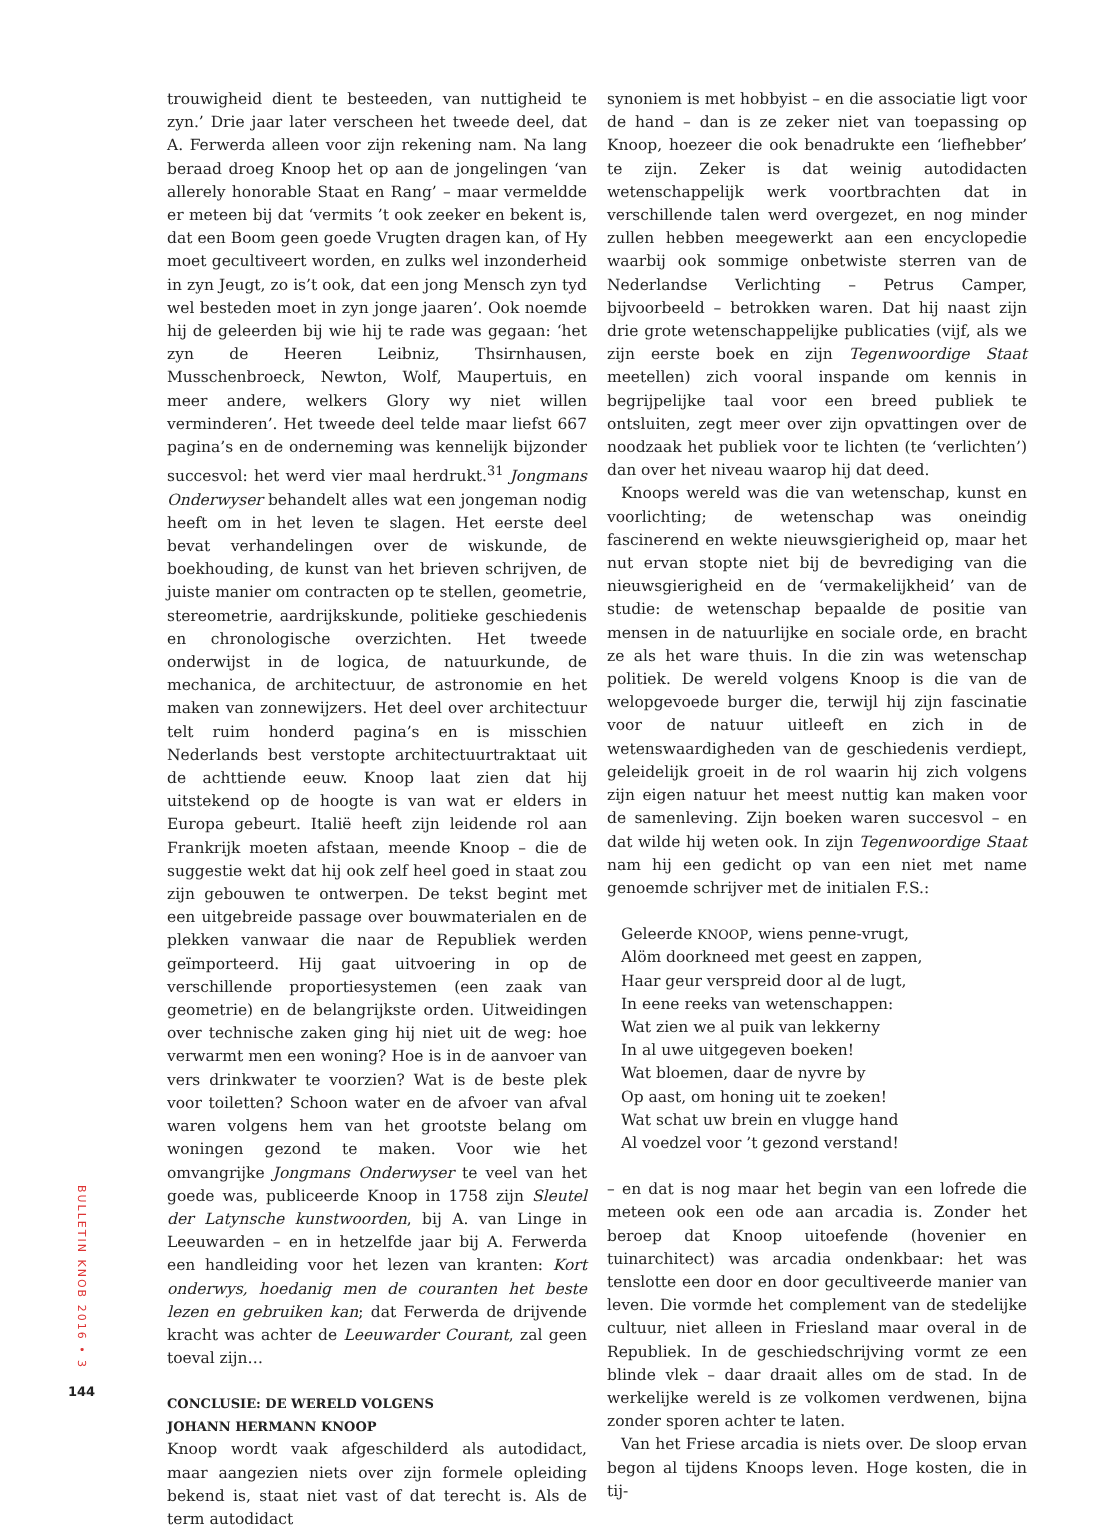trouwigheid dient te besteeden, van nuttigheid te zyn.’ Drie jaar later verscheen het tweede deel, dat A. Ferwerda alleen voor zijn rekening nam. Na lang beraad droeg Knoop het op aan de jongelingen ‘van allerely honorable Staat en Rang’ – maar vermeldde er meteen bij dat ‘vermits ’t ook zeeker en bekent is, dat een Boom geen goede Vrugten dragen kan, of Hy moet gecultiveert worden, en zulks wel inzonderheid in zyn Jeugt, zo is’t ook, dat een jong Mensch zyn tyd wel besteden moet in zyn jonge jaaren’. Ook noemde hij de geleerden bij wie hij te rade was gegaan: ‘het zyn de Heeren Leibniz, Thsirnhausen, Musschenbroeck, Newton, Wolf, Maupertuis, en meer andere, welkers Glory wy niet willen verminderen’. Het tweede deel telde maar liefst 667 pagina’s en de onderneming was kennelijk bijzonder succesvol: het werd vier maal herdrukt.<sup>31</sup> Jongmans Onderwyser behandelt alles wat een jongeman nodig heeft om in het leven te slagen. Het eerste deel bevat verhandelingen over de wiskunde, de boekhouding, de kunst van het brieven schrijven, de juiste manier om contracten op te stellen, geometrie, stereometrie, aardrijkskunde, politieke geschiedenis en chronologische overzichten. Het tweede onderwijst in de logica, de natuurkunde, de mechanica, de architectuur, de astronomie en het maken van zonnewijzers. Het deel over architectuur telt ruim honderd pagina’s en is misschien Nederlands best verstopte architectuurtraktaat uit de achttiende eeuw. Knoop laat zien dat hij uitstekend op de hoogte is van wat er elders in Europa gebeurt. Italië heeft zijn leidende rol aan Frankrijk moeten afstaan, meende Knoop – die de suggestie wekt dat hij ook zelf heel goed in staat zou zijn gebouwen te ontwerpen. De tekst begint met een uitgebreide passage over bouwmaterialen en de plekken vanwaar die naar de Republiek werden geïmporteerd. Hij gaat uitvoering in op de verschillende proportiesystemen (een zaak van geometrie) en de belangrijkste orden. Uitweidingen over technische zaken ging hij niet uit de weg: hoe verwarmt men een woning? Hoe is in de aanvoer van vers drinkwater te voorzien? Wat is de beste plek voor toiletten? Schoon water en de afvoer van afval waren volgens hem van het grootste belang om woningen gezond te maken. Voor wie het omvangrijke Jongmans Onderwyser te veel van het goede was, publiceerde Knoop in 1758 zijn Sleutel der Latynsche kunstwoorden, bij A. van Linge in Leeuwarden – en in hetzelfde jaar bij A. Ferwerda een handleiding voor het lezen van kranten: Kort onderwys, hoedanig men de couranten het beste lezen en gebruiken kan; dat Ferwerda de drijvende kracht was achter de Leeuwarder Courant, zal geen toeval zijn…
CONCLUSIE: DE WERELD VOLGENS
JOHANN HERMANN KNOOP
Knoop wordt vaak afgeschilderd als autodidact, maar aangezien niets over zijn formele opleiding bekend is, staat niet vast of dat terecht is. Als de term autodidact
synoniem is met hobbyist – en die associatie ligt voor de hand – dan is ze zeker niet van toepassing op Knoop, hoezeer die ook benadrukte een ‘liefhebber’ te zijn. Zeker is dat weinig autodidacten wetenschappelijk werk voortbrachten dat in verschillende talen werd overgezet, en nog minder zullen hebben meegewerkt aan een encyclopedie waarbij ook sommige onbetwiste sterren van de Nederlandse Verlichting – Petrus Camper, bijvoorbeeld – betrokken waren. Dat hij naast zijn drie grote wetenschappelijke publicaties (vijf, als we zijn eerste boek en zijn Tegenwoordige Staat meetellen) zich vooral inspande om kennis in begrijpelijke taal voor een breed publiek te ontsluiten, zegt meer over zijn opvattingen over de noodzaak het publiek voor te lichten (te ‘verlichten’) dan over het niveau waarop hij dat deed.
Knoops wereld was die van wetenschap, kunst en voorlichting; de wetenschap was oneindig fascinerend en wekte nieuwsgierigheid op, maar het nut ervan stopte niet bij de bevrediging van die nieuwsgierigheid en de ‘vermakelijkheid’ van de studie: de wetenschap bepaalde de positie van mensen in de natuurlijke en sociale orde, en bracht ze als het ware thuis. In die zin was wetenschap politiek. De wereld volgens Knoop is die van de welopgevoede burger die, terwijl hij zijn fascinatie voor de natuur uitleeft en zich in de wetenswaardigheden van de geschiedenis verdiept, geleidelijk groeit in de rol waarin hij zich volgens zijn eigen natuur het meest nuttig kan maken voor de samenleving. Zijn boeken waren succesvol – en dat wilde hij weten ook. In zijn Tegenwoordige Staat nam hij een gedicht op van een niet met name genoemde schrijver met de initialen F.S.:
Geleerde KNOOP, wiens penne-vrugt,
Alöm doorkneed met geest en zappen,
Haar geur verspreid door al de lugt,
In eene reeks van wetenschappen:
Wat zien we al puik van lekkerny
In al uwe uitgegeven boeken!
Wat bloemen, daar de nyvre by
Op aast, om honing uit te zoeken!
Wat schat uw brein en vlugge hand
Al voedzel voor ’t gezond verstand!
– en dat is nog maar het begin van een lofrede die meteen ook een ode aan arcadia is. Zonder het beroep dat Knoop uitoefende (hovenier en tuinarchitect) was arcadia ondenkbaar: het was tenslotte een door en door gecultiveerde manier van leven. Die vormde het complement van de stedelijke cultuur, niet alleen in Friesland maar overal in de Republiek. In de geschiedschrijving vormt ze een blinde vlek – daar draait alles om de stad. In de werkelijke wereld is ze volkomen verdwenen, bijna zonder sporen achter te laten.
Van het Friese arcadia is niets over. De sloop ervan begon al tijdens Knoops leven. Hoge kosten, die in tij-
BULLETIN KNOB 2016 • 3
144